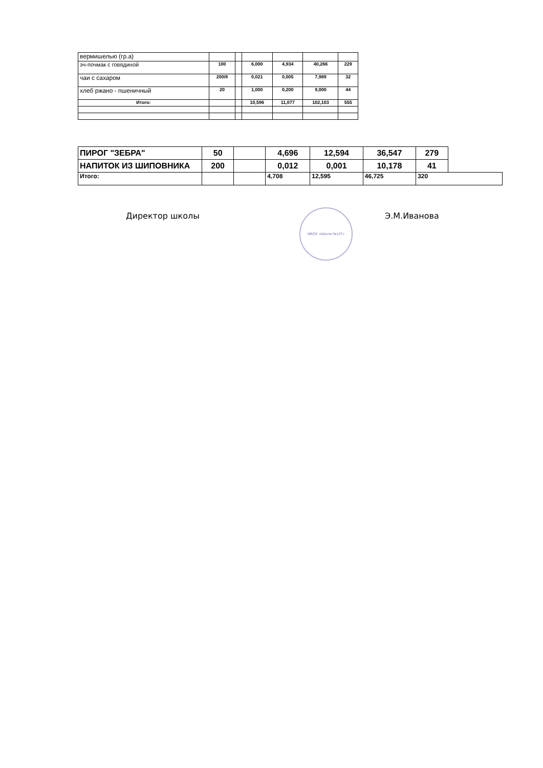| вермишелью (гр.а) | | | | | | |
| эч-почмак с говядиной | 100 | | 6,000 | 4,934 | 40,266 | 229 |
| чаи с сахаром | 200/8 | | 0,021 | 0,005 | 7,989 | 32 |
| хлеб ржано - пшеничный | 20 | | 1,000 | 0,200 | 9,000 | 44 |
| Итого: | | | 10,596 | 11,077 | 102,103 | 555 |
| ПИРОГ "ЗЕБРА" | 50 | | 4,696 | 12,594 | 36,547 | 279 | |
| НАПИТОК ИЗ ШИПОВНИКА | 200 | | 0,012 | 0,001 | 10,178 | 41 | |
| Итого: | | | 4,708 | 12,595 | 46,725 | 320 | |
Директор школы
МБОУ «Школа №137»
Э.М.Иванова